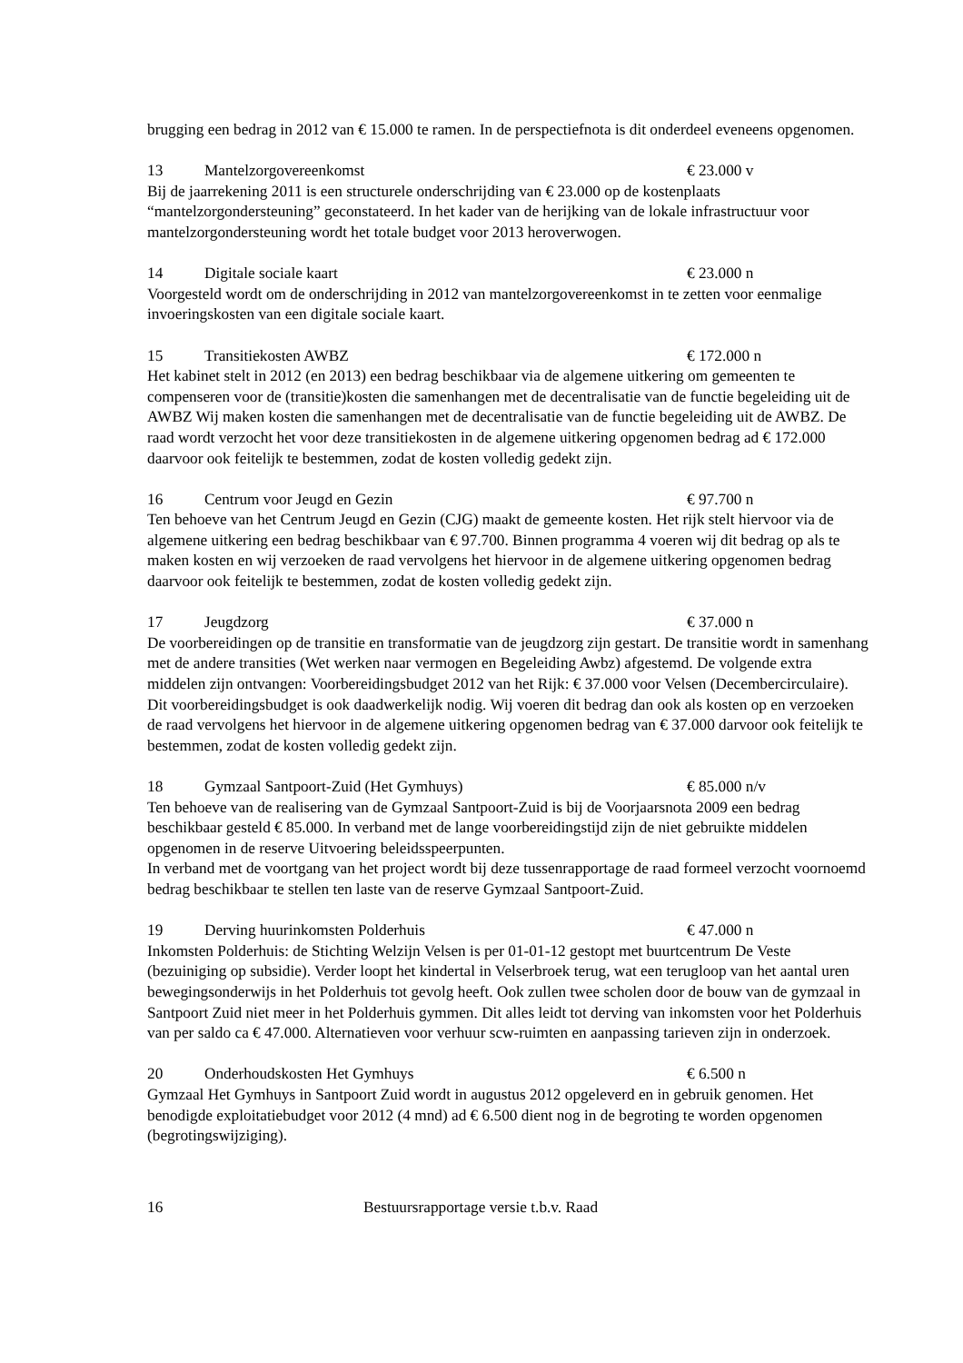brugging een bedrag in 2012 van € 15.000 te ramen. In de perspectiefnota is dit onderdeel eveneens opgenomen.
13 Mantelzorgovereenkomst € 23.000 v
Bij de jaarrekening 2011 is een structurele onderschrijding van € 23.000 op de kostenplaats “mantelzorgondersteuning” geconstateerd. In het kader van de herijking van de lokale infrastructuur voor mantelzorgondersteuning wordt het totale budget voor 2013 heroverwogen.
14 Digitale sociale kaart € 23.000 n
Voorgesteld wordt om de onderschrijding in 2012 van mantelzorgovereenkomst in te zetten voor eenmalige invoeringskosten van een digitale sociale kaart.
15 Transitiekosten AWBZ € 172.000 n
Het kabinet stelt in 2012 (en 2013) een bedrag beschikbaar via de algemene uitkering om gemeenten te compenseren voor de (transitie)kosten die samenhangen met de decentralisatie van de functie begeleiding uit de AWBZ Wij maken kosten die samenhangen met de decentralisatie van de functie begeleiding uit de AWBZ. De raad wordt verzocht het voor deze transitiekosten in de algemene uitkering opgenomen bedrag ad € 172.000 daarvoor ook feitelijk te bestemmen, zodat de kosten volledig gedekt zijn.
16 Centrum voor Jeugd en Gezin € 97.700 n
Ten behoeve van het Centrum Jeugd en Gezin (CJG) maakt de gemeente kosten. Het rijk stelt hiervoor via de algemene uitkering een bedrag beschikbaar van € 97.700. Binnen programma 4 voeren wij dit bedrag op als te maken kosten en wij verzoeken de raad vervolgens het hiervoor in de algemene uitkering opgenomen bedrag daarvoor ook feitelijk te bestemmen, zodat de kosten volledig gedekt zijn.
17 Jeugdzorg € 37.000 n
De voorbereidingen op de transitie en transformatie van de jeugdzorg zijn gestart. De transitie wordt in samenhang met de andere transities (Wet werken naar vermogen en Begeleiding Awbz) afgestemd. De volgende extra middelen zijn ontvangen: Voorbereidingsbudget 2012 van het Rijk: € 37.000 voor Velsen (Decembercirculaire). Dit voorbereidingsbudget is ook daadwerkelijk nodig. Wij voeren dit bedrag dan ook als kosten op en verzoeken de raad vervolgens het hiervoor in de algemene uitkering opgenomen bedrag van € 37.000 darvoor ook feitelijk te bestemmen, zodat de kosten volledig gedekt zijn.
18 Gymzaal Santpoort-Zuid (Het Gymhuys) € 85.000 n/v
Ten behoeve van de realisering van de Gymzaal Santpoort-Zuid is bij de Voorjaarsnota 2009 een bedrag beschikbaar gesteld € 85.000. In verband met de lange voorbereidingstijd zijn de niet gebruikte middelen opgenomen in de reserve Uitvoering beleidsspeerpunten.
In verband met de voortgang van het project wordt bij deze tussenrapportage de raad formeel verzocht voornoemd bedrag beschikbaar te stellen ten laste van de reserve Gymzaal Santpoort-Zuid.
19 Derving huurinkomsten Polderhuis € 47.000 n
Inkomsten Polderhuis: de Stichting Welzijn Velsen is per 01-01-12 gestopt met buurtcentrum De Veste (bezuiniging op subsidie). Verder loopt het kindertal in Velserbroek terug, wat een terugloop van het aantal uren bewegingsonderwijs in het Polderhuis tot gevolg heeft. Ook zullen twee scholen door de bouw van de gymzaal in Santpoort Zuid niet meer in het Polderhuis gymmen. Dit alles leidt tot derving van inkomsten voor het Polderhuis van per saldo ca € 47.000. Alternatieven voor verhuur scw-ruimten en aanpassing tarieven zijn in onderzoek.
20 Onderhoudskosten Het Gymhuys € 6.500 n
Gymzaal Het Gymhuys in Santpoort Zuid wordt in augustus 2012 opgeleverd en in gebruik genomen. Het benodigde exploitatiebudget voor 2012 (4 mnd) ad € 6.500 dient nog in de begroting te worden opgenomen (begrotingswijziging).
16 Bestuursrapportage versie t.b.v. Raad